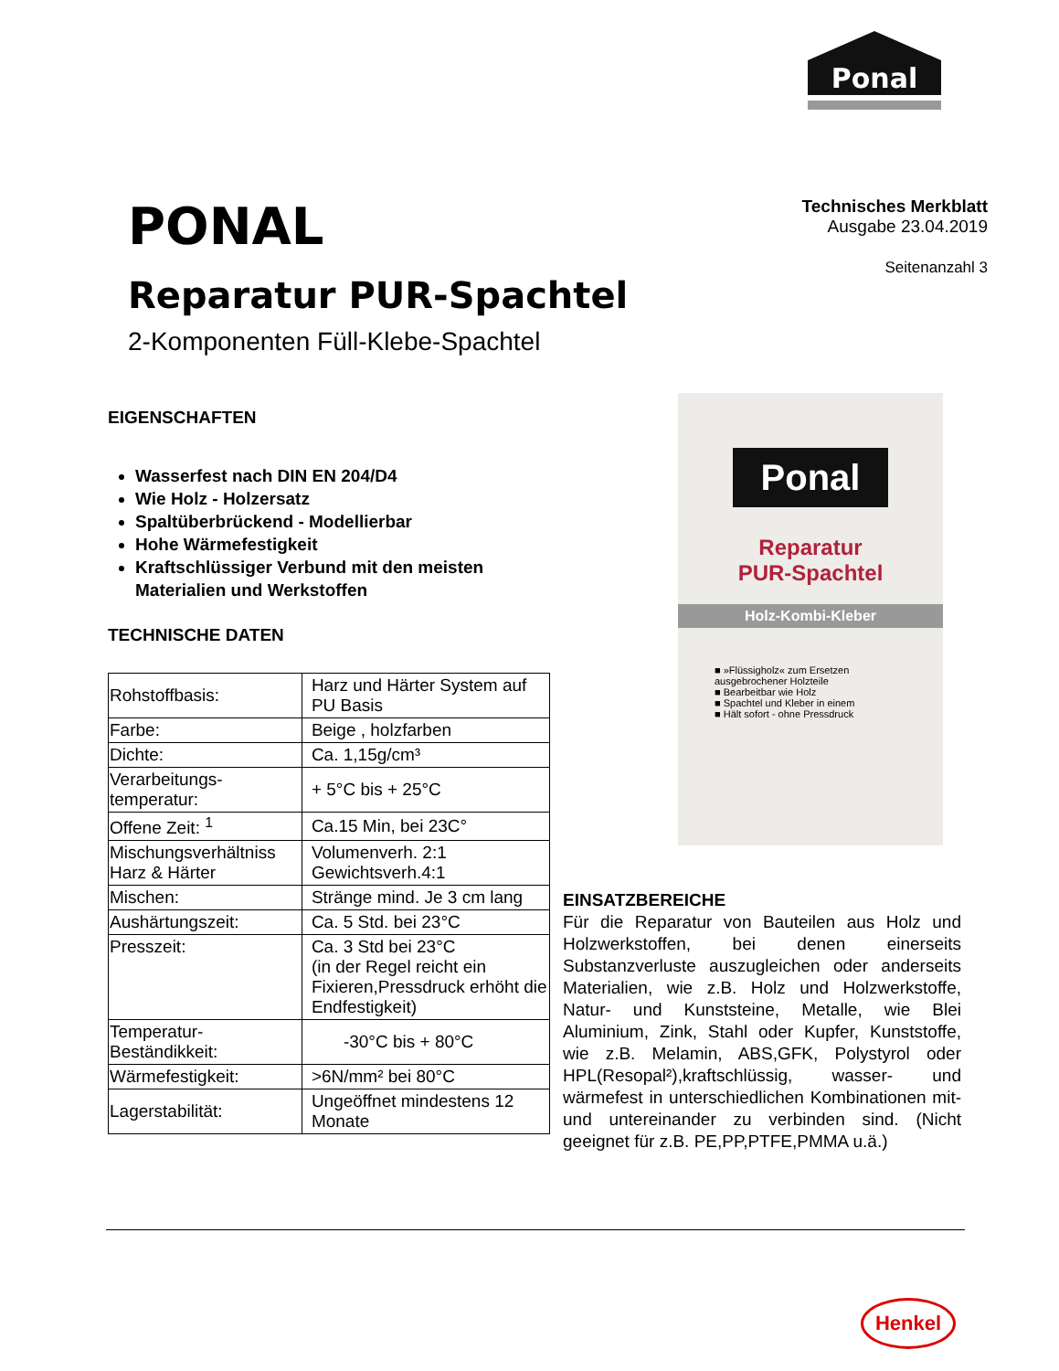Ponal
PONAL
Reparatur PUR-Spachtel
2-Komponenten Füll-Klebe-Spachtel
Technisches Merkblatt
Ausgabe 23.04.2019
Seitenanzahl 3
EIGENSCHAFTEN
Wasserfest nach DIN EN 204/D4
Wie Holz - Holzersatz
Spaltüberbrückend - Modellierbar
Hohe Wärmefestigkeit
Kraftschlüssiger Verbund mit den meisten Materialien und Werkstoffen
TECHNISCHE DATEN
| Rohstoffbasis: | Harz und Härter System auf PU Basis |
| Farbe: | Beige , holzfarben |
| Dichte: | Ca. 1,15g/cm³ |
| Verarbeitungs-temperatur: | + 5°C bis + 25°C |
| Offene Zeit: <sup>1</sup> | Ca.15 Min, bei 23C° |
| Mischungsverhältniss Harz & Härter | Volumenverh. 2:1 Gewichtsverh.4:1 |
| Mischen: | Stränge mind. Je 3 cm lang |
| Aushärtungszeit: | Ca. 5 Std. bei 23°C |
| Presszeit: | Ca. 3 Std bei 23°C (in der Regel reicht ein Fixieren,Pressdruck erhöht die Endfestigkeit) |
| Temperatur-Beständikkeit: | -30°C bis + 80°C |
| Wärmefestigkeit: | >6N/mm² bei 80°C |
| Lagerstabilität: | Ungeöffnet mindestens 12 Monate |
Ponal
Reparatur
PUR-Spachtel
Holz-Kombi-Kleber
■ »Flüssigholz« zum Ersetzen ausgebrochener Holzteile
■ Bearbeitbar wie Holz
■ Spachtel und Kleber in einem
■ Hält sofort - ohne Pressdruck
EINSATZBEREICHE
Für die Reparatur von Bauteilen aus Holz und Holzwerkstoffen, bei denen einerseits Substanzverluste auszugleichen oder anderseits Materialien, wie z.B. Holz und Holzwerkstoffe, Natur- und Kunststeine, Metalle, wie Blei Aluminium, Zink, Stahl oder Kupfer, Kunststoffe, wie z.B. Melamin, ABS,GFK, Polystyrol oder HPL(Resopal²),kraftschlüssig, wasser- und wärmefest in unterschiedlichen Kombinationen mit- und untereinander zu verbinden sind. (Nicht geeignet für z.B. PE,PP,PTFE,PMMA u.ä.)
Henkel